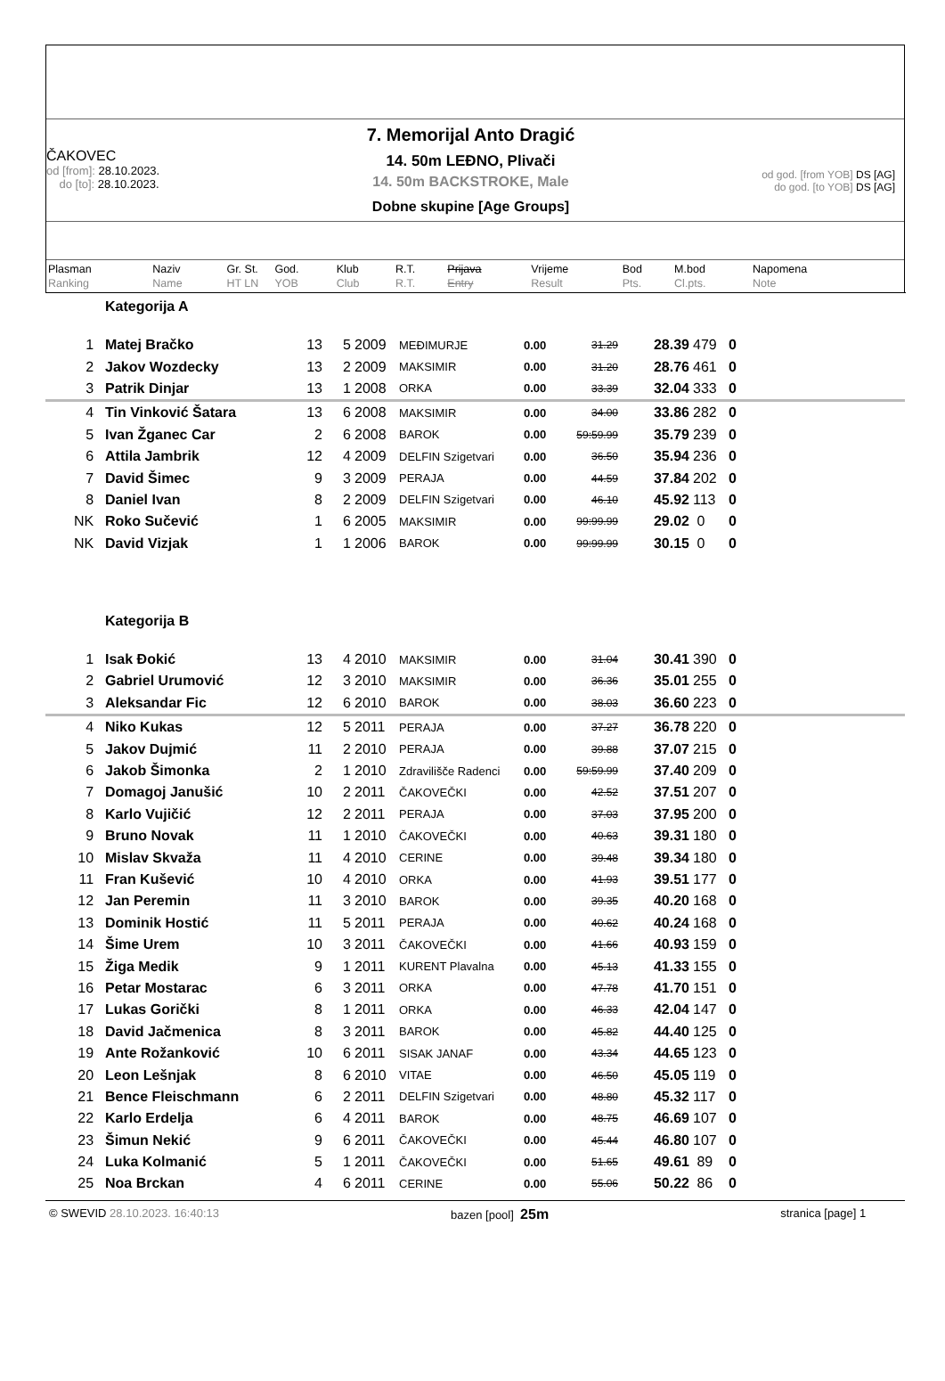ČAKOVEC
od [from]: 28.10.2023.
do [to]: 28.10.2023.
7. Memorijal Anto Dragić
14. 50m LEĐNO, Plivači
14. 50m BACKSTROKE, Male
Dobne skupine [Age Groups]
od god. [from YOB] DS [AG]
do god. [to YOB] DS [AG]
| Plasman Ranking | Naziv Name | Gr. St. HT LN | God. YOB | Klub Club | R.T. R.T. | Prijava Entry | Vrijeme Result | Bod Pts. | M.bod Cl.pts. | Napomena Note |
| --- | --- | --- | --- | --- | --- | --- | --- | --- | --- | --- |
| | Kategorija A | | | | | | | | | | |
| 1 | Matej Bračko | 13 | 5 | 2009 | MEĐIMURJE | 0.00 | 31.29 | 28.39 | 479 | 0 | |
| 2 | Jakov Wozdecky | 13 | 2 | 2009 | MAKSIMIR | 0.00 | 31.20 | 28.76 | 461 | 0 | |
| 3 | Patrik Dinjar | 13 | 1 | 2008 | ORKA | 0.00 | 33.39 | 32.04 | 333 | 0 | |
| 4 | Tin Vinković Šatara | 13 | 6 | 2008 | MAKSIMIR | 0.00 | 34.00 | 33.86 | 282 | 0 | |
| 5 | Ivan Žganec Car | 2 | 6 | 2008 | BAROK | 0.00 | 59:59.99 | 35.79 | 239 | 0 | |
| 6 | Attila Jambrik | 12 | 4 | 2009 | DELFIN Szigetvari | 0.00 | 36.50 | 35.94 | 236 | 0 | |
| 7 | David Šimec | 9 | 3 | 2009 | PERAJA | 0.00 | 44.59 | 37.84 | 202 | 0 | |
| 8 | Daniel Ivan | 8 | 2 | 2009 | DELFIN Szigetvari | 0.00 | 46.10 | 45.92 | 113 | 0 | |
| NK | Roko Sučević | 1 | 6 | 2005 | MAKSIMIR | 0.00 | 99:99.99 | 29.02 | 0 | 0 | |
| NK | David Vizjak | 1 | 1 | 2006 | BAROK | 0.00 | 99:99.99 | 30.15 | 0 | 0 | |
| | Kategorija B | | | | | | | | | | |
| 1 | Isak Đokić | 13 | 4 | 2010 | MAKSIMIR | 0.00 | 31.04 | 30.41 | 390 | 0 | |
| 2 | Gabriel Urumović | 12 | 3 | 2010 | MAKSIMIR | 0.00 | 36.36 | 35.01 | 255 | 0 | |
| 3 | Aleksandar Fic | 12 | 6 | 2010 | BAROK | 0.00 | 38.03 | 36.60 | 223 | 0 | |
| 4 | Niko Kukas | 12 | 5 | 2011 | PERAJA | 0.00 | 37.27 | 36.78 | 220 | 0 | |
| 5 | Jakov Dujmić | 11 | 2 | 2010 | PERAJA | 0.00 | 39.88 | 37.07 | 215 | 0 | |
| 6 | Jakob Šimonka | 2 | 1 | 2010 | Zdravilišče Radenci | 0.00 | 59:59.99 | 37.40 | 209 | 0 | |
| 7 | Domagoj Janušić | 10 | 2 | 2011 | ČAKOVEČKI | 0.00 | 42.52 | 37.51 | 207 | 0 | |
| 8 | Karlo Vujičić | 12 | 2 | 2011 | PERAJA | 0.00 | 37.03 | 37.95 | 200 | 0 | |
| 9 | Bruno Novak | 11 | 1 | 2010 | ČAKOVEČKI | 0.00 | 40.63 | 39.31 | 180 | 0 | |
| 10 | Mislav Skvaža | 11 | 4 | 2010 | CERINE | 0.00 | 39.48 | 39.34 | 180 | 0 | |
| 11 | Fran Kušević | 10 | 4 | 2010 | ORKA | 0.00 | 41.93 | 39.51 | 177 | 0 | |
| 12 | Jan Peremin | 11 | 3 | 2010 | BAROK | 0.00 | 39.35 | 40.20 | 168 | 0 | |
| 13 | Dominik Hostić | 11 | 5 | 2011 | PERAJA | 0.00 | 40.62 | 40.24 | 168 | 0 | |
| 14 | Šime Urem | 10 | 3 | 2011 | ČAKOVEČKI | 0.00 | 41.66 | 40.93 | 159 | 0 | |
| 15 | Žiga Medik | 9 | 1 | 2011 | KURENT Plavalna | 0.00 | 45.13 | 41.33 | 155 | 0 | |
| 16 | Petar Mostarac | 6 | 3 | 2011 | ORKA | 0.00 | 47.78 | 41.70 | 151 | 0 | |
| 17 | Lukas Gorički | 8 | 1 | 2011 | ORKA | 0.00 | 46.33 | 42.04 | 147 | 0 | |
| 18 | David Jačmenica | 8 | 3 | 2011 | BAROK | 0.00 | 45.82 | 44.40 | 125 | 0 | |
| 19 | Ante Rožanković | 10 | 6 | 2011 | SISAK JANAF | 0.00 | 43.34 | 44.65 | 123 | 0 | |
| 20 | Leon Lešnjak | 8 | 6 | 2010 | VITAE | 0.00 | 46.50 | 45.05 | 119 | 0 | |
| 21 | Bence Fleischmann | 6 | 2 | 2011 | DELFIN Szigetvari | 0.00 | 48.80 | 45.32 | 117 | 0 | |
| 22 | Karlo Erdelja | 6 | 4 | 2011 | BAROK | 0.00 | 48.75 | 46.69 | 107 | 0 | |
| 23 | Šimun Nekić | 9 | 6 | 2011 | ČAKOVEČKI | 0.00 | 45.44 | 46.80 | 107 | 0 | |
| 24 | Luka Kolmanić | 5 | 1 | 2011 | ČAKOVEČKI | 0.00 | 51.65 | 49.61 | 89 | 0 | |
| 25 | Noa Brckan | 4 | 6 | 2011 | CERINE | 0.00 | 55.06 | 50.22 | 86 | 0 | |
© SWEVID 28.10.2023. 16:40:13 bazen [pool] 25m stranica [page] 1